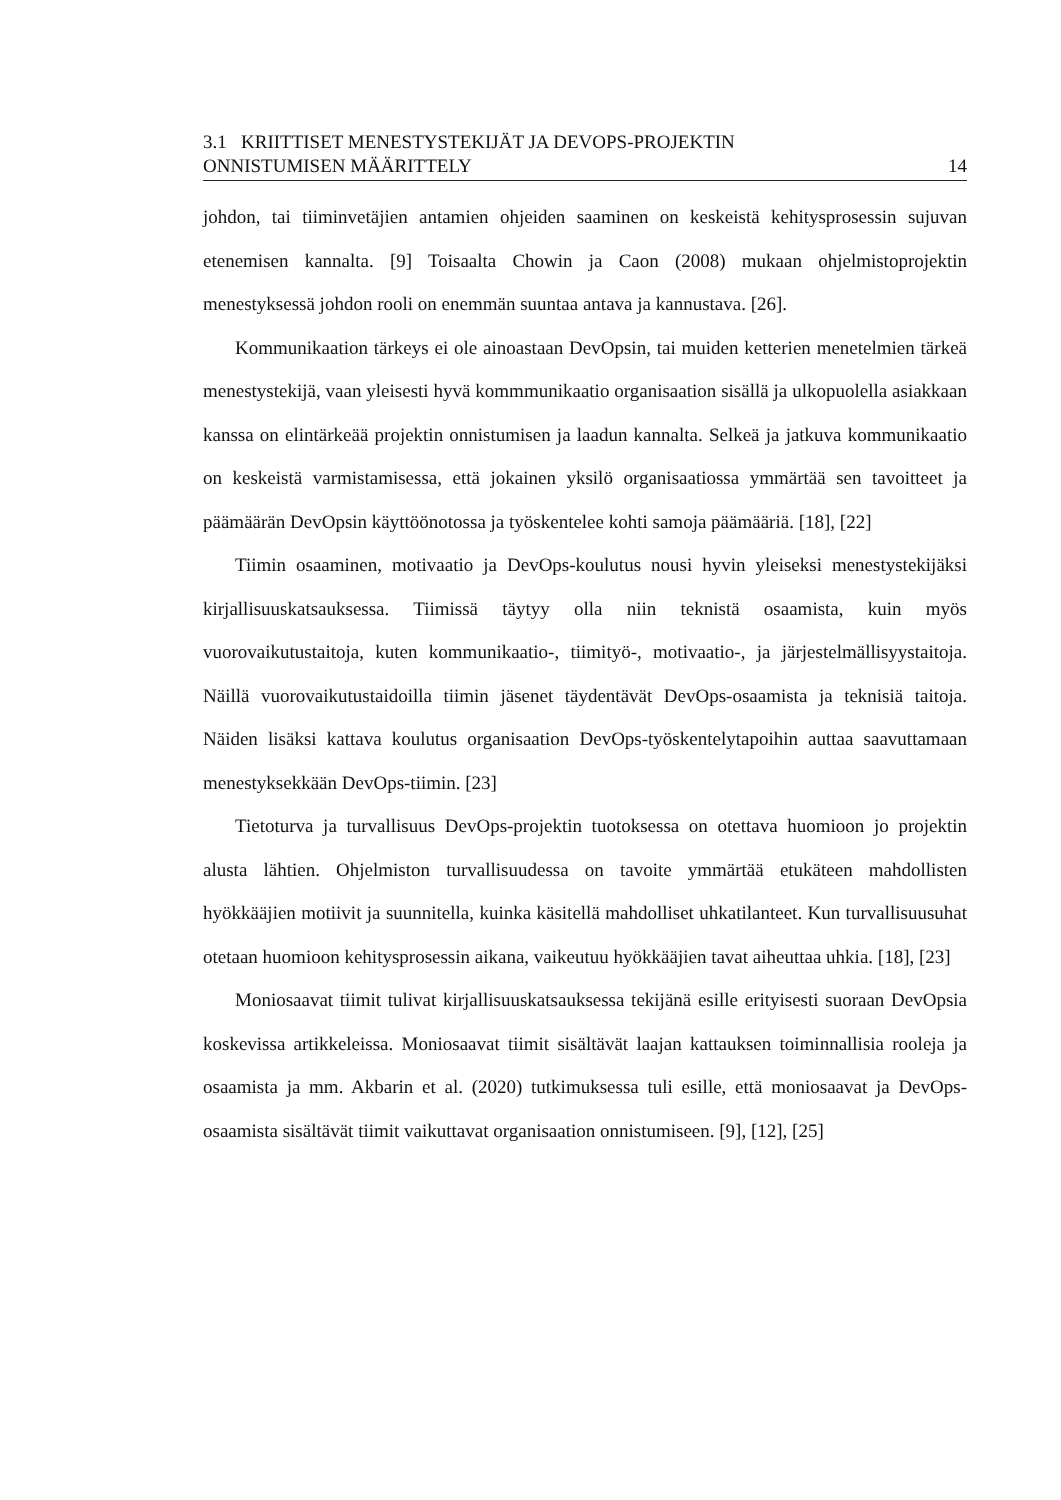3.1 KRIITTISET MENESTYSTEKIJÄT JA DEVOPS-PROJEKTIN
ONNISTUMISEN MÄÄRITTELY 14
johdon, tai tiiminvetäjien antamien ohjeiden saaminen on keskeistä kehitysprosessin sujuvan etenemisen kannalta. [9] Toisaalta Chowin ja Caon (2008) mukaan ohjelmistoprojektin menestyksessä johdon rooli on enemmän suuntaa antava ja kannustava. [26].
Kommunikaation tärkeys ei ole ainoastaan DevOpsin, tai muiden ketterien menetelmien tärkeä menestystekijä, vaan yleisesti hyvä kommmunikaatio organisaation sisällä ja ulkopuolella asiakkaan kanssa on elintärkeää projektin onnistumisen ja laadun kannalta. Selkeä ja jatkuva kommunikaatio on keskeistä varmistamisessa, että jokainen yksilö organisaatiossa ymmärtää sen tavoitteet ja päämäärän DevOpsin käyttöönotossa ja työskentelee kohti samoja päämääriä. [18], [22]
Tiimin osaaminen, motivaatio ja DevOps-koulutus nousi hyvin yleiseksi menestystekijäksi kirjallisuuskatsauksessa. Tiimissä täytyy olla niin teknistä osaamista, kuin myös vuorovaikutustaitoja, kuten kommunikaatio-, tiimityö-, motivaatio-, ja järjestelmällisyystaitoja. Näillä vuorovaikutustaidoilla tiimin jäsenet täydentävät DevOps-osaamista ja teknisiä taitoja. Näiden lisäksi kattava koulutus organisaation DevOps-työskentelytapoihin auttaa saavuttamaan menestyksekkään DevOps-tiimin. [23]
Tietoturva ja turvallisuus DevOps-projektin tuotoksessa on otettava huomioon jo projektin alusta lähtien. Ohjelmiston turvallisuudessa on tavoite ymmärtää etukäteen mahdollisten hyökkääjien motiivit ja suunnitella, kuinka käsitellä mahdolliset uhkatilanteet. Kun turvallisuusuhat otetaan huomioon kehitysprosessin aikana, vaikeutuu hyökkääjien tavat aiheuttaa uhkia. [18], [23]
Moniosaavat tiimit tulivat kirjallisuuskatsauksessa tekijänä esille erityisesti suoraan DevOpsia koskevissa artikkeleissa. Moniosaavat tiimit sisältävät laajan kattauksen toiminnallisia rooleja ja osaamista ja mm. Akbarin et al. (2020) tutkimuksessa tuli esille, että moniosaavat ja DevOps-osaamista sisältävät tiimit vaikuttavat organisaation onnistumiseen. [9], [12], [25]